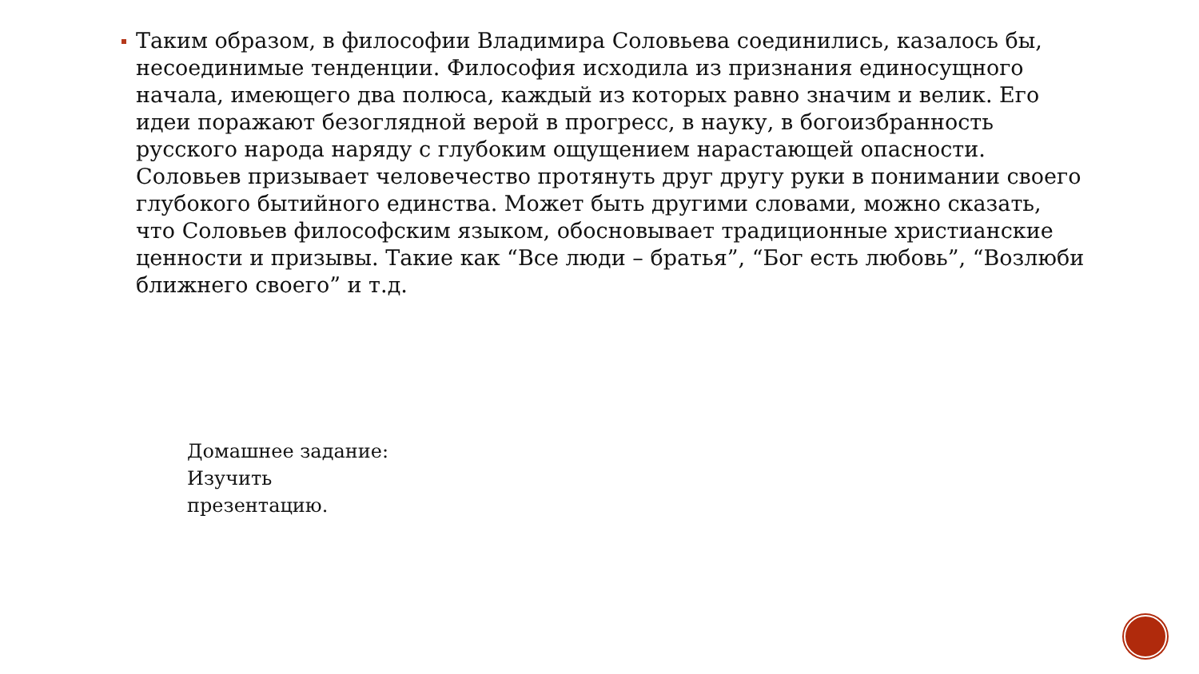Таким образом, в философии Владимира Соловьева соединились, казалось бы, несоединимые тенденции. Философия исходила из признания единосущного начала, имеющего два полюса, каждый из которых равно значим и велик. Его идеи поражают безоглядной верой в прогресс, в науку, в богоизбранность русского народа наряду с глубоким ощущением нарастающей опасности. Соловьев призывает человечество протянуть друг другу руки в понимании своего глубокого бытийного единства. Может быть другими словами, можно сказать, что Соловьев философским языком, обосновывает традиционные христианские ценности и призывы. Такие как “Все люди – братья”, “Бог есть любовь”, “Возлюби ближнего своего” и т.д.
Домашнее задание:
Изучить
презентацию.